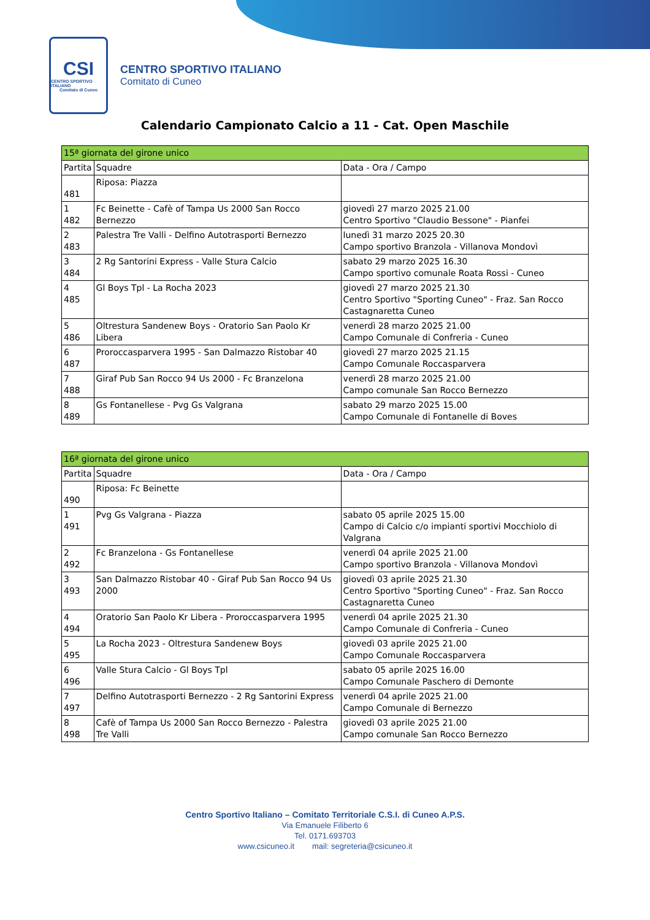CSI
CENTRO SPORTIVO ITALIANO
Comitato di Cuneo
CENTRO SPORTIVO ITALIANO
Comitato di Cuneo
Calendario Campionato Calcio a 11 - Cat. Open Maschile
| 15ª giornata del girone unico | | |
| --- | --- | --- |
| Partita | Squadre | Data - Ora / Campo |
| 481 | Riposa: Piazza | |
| 1 482 | Fc Beinette - Cafè of Tampa Us 2000 San Rocco Bernezzo | giovedì 27 marzo 2025 21.00 Centro Sportivo "Claudio Bessone" - Pianfei |
| 2 483 | Palestra Tre Valli - Delfino Autotrasporti Bernezzo | lunedì 31 marzo 2025 20.30 Campo sportivo Branzola - Villanova Mondovì |
| 3 484 | 2 Rg Santorini Express - Valle Stura Calcio | sabato 29 marzo 2025 16.30 Campo sportivo comunale Roata Rossi - Cuneo |
| 4 485 | Gl Boys Tpl - La Rocha 2023 | giovedì 27 marzo 2025 21.30 Centro Sportivo "Sporting Cuneo" - Fraz. San Rocco Castagnaretta Cuneo |
| 5 486 | Oltrestura Sandenew Boys - Oratorio San Paolo Kr Libera | venerdì 28 marzo 2025 21.00 Campo Comunale di Confreria - Cuneo |
| 6 487 | Proroccasparvera 1995 - San Dalmazzo Ristobar 40 | giovedì 27 marzo 2025 21.15 Campo Comunale Roccasparvera |
| 7 488 | Giraf Pub San Rocco 94 Us 2000 - Fc Branzelona | venerdì 28 marzo 2025 21.00 Campo comunale San Rocco Bernezzo |
| 8 489 | Gs Fontanellese - Pvg Gs Valgrana | sabato 29 marzo 2025 15.00 Campo Comunale di Fontanelle di Boves |
| 16ª giornata del girone unico | | |
| --- | --- | --- |
| Partita | Squadre | Data - Ora / Campo |
| 490 | Riposa: Fc Beinette | |
| 1 491 | Pvg Gs Valgrana - Piazza | sabato 05 aprile 2025 15.00 Campo di Calcio c/o impianti sportivi Mocchiolo di Valgrana |
| 2 492 | Fc Branzelona - Gs Fontanellese | venerdì 04 aprile 2025 21.00 Campo sportivo Branzola - Villanova Mondovì |
| 3 493 | San Dalmazzo Ristobar 40 - Giraf Pub San Rocco 94 Us 2000 | giovedì 03 aprile 2025 21.30 Centro Sportivo "Sporting Cuneo" - Fraz. San Rocco Castagnaretta Cuneo |
| 4 494 | Oratorio San Paolo Kr Libera - Proroccasparvera 1995 | venerdì 04 aprile 2025 21.30 Campo Comunale di Confreria - Cuneo |
| 5 495 | La Rocha 2023 - Oltrestura Sandenew Boys | giovedì 03 aprile 2025 21.00 Campo Comunale Roccasparvera |
| 6 496 | Valle Stura Calcio - Gl Boys Tpl | sabato 05 aprile 2025 16.00 Campo Comunale Paschero di Demonte |
| 7 497 | Delfino Autotrasporti Bernezzo - 2 Rg Santorini Express | venerdì 04 aprile 2025 21.00 Campo Comunale di Bernezzo |
| 8 498 | Cafè of Tampa Us 2000 San Rocco Bernezzo - Palestra Tre Valli | giovedì 03 aprile 2025 21.00 Campo comunale San Rocco Bernezzo |
Centro Sportivo Italiano – Comitato Territoriale C.S.I. di Cuneo A.P.S.
Via Emanuele Filiberto 6
Tel. 0171.693703
www.csicuneo.it mail: segreteria@csicuneo.it